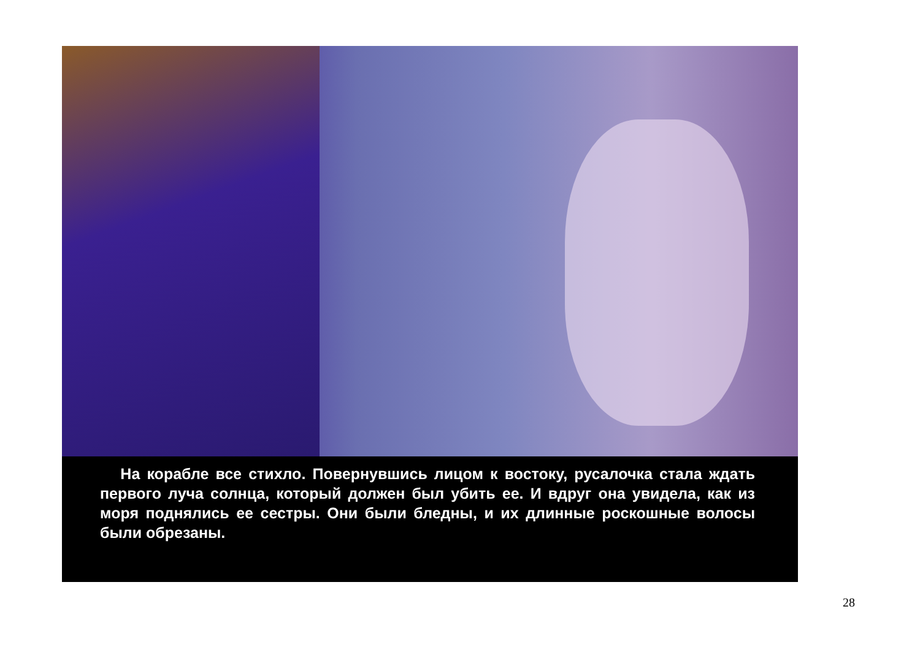На корабле все стихло. Повернувшись лицом к востоку, русалочка стала ждать первого луча солнца, который должен был убить ее. И вдруг она увидела, как из моря поднялись ее сестры. Они были бледны, и их длинные роскошные волосы были обрезаны.
28